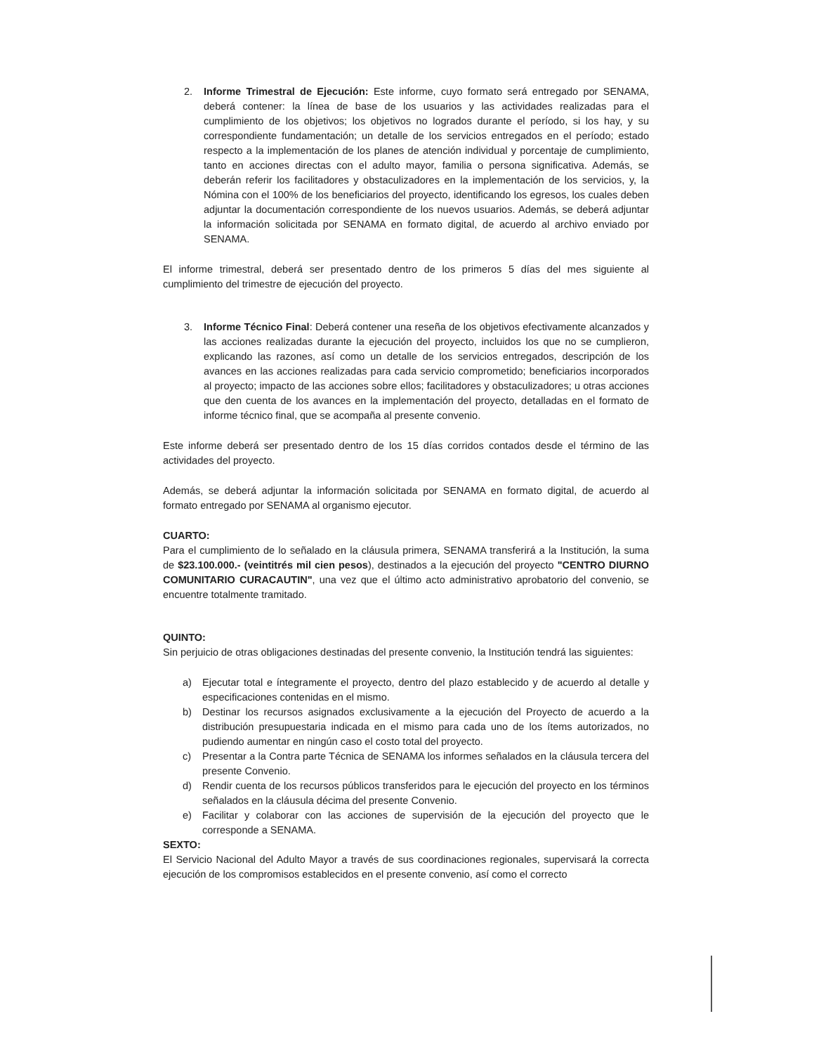2. Informe Trimestral de Ejecución: Este informe, cuyo formato será entregado por SENAMA, deberá contener: la línea de base de los usuarios y las actividades realizadas para el cumplimiento de los objetivos; los objetivos no logrados durante el período, si los hay, y su correspondiente fundamentación; un detalle de los servicios entregados en el período; estado respecto a la implementación de los planes de atención individual y porcentaje de cumplimiento, tanto en acciones directas con el adulto mayor, familia o persona significativa. Además, se deberán referir los facilitadores y obstaculizadores en la implementación de los servicios, y, la Nómina con el 100% de los beneficiarios del proyecto, identificando los egresos, los cuales deben adjuntar la documentación correspondiente de los nuevos usuarios. Además, se deberá adjuntar la información solicitada por SENAMA en formato digital, de acuerdo al archivo enviado por SENAMA.
El informe trimestral, deberá ser presentado dentro de los primeros 5 días del mes siguiente al cumplimiento del trimestre de ejecución del proyecto.
3. Informe Técnico Final: Deberá contener una reseña de los objetivos efectivamente alcanzados y las acciones realizadas durante la ejecución del proyecto, incluidos los que no se cumplieron, explicando las razones, así como un detalle de los servicios entregados, descripción de los avances en las acciones realizadas para cada servicio comprometido; beneficiarios incorporados al proyecto; impacto de las acciones sobre ellos; facilitadores y obstaculizadores; u otras acciones que den cuenta de los avances en la implementación del proyecto, detalladas en el formato de informe técnico final, que se acompaña al presente convenio.
Este informe deberá ser presentado dentro de los 15 días corridos contados desde el término de las actividades del proyecto.
Además, se deberá adjuntar la información solicitada por SENAMA en formato digital, de acuerdo al formato entregado por SENAMA al organismo ejecutor.
CUARTO:
Para el cumplimiento de lo señalado en la cláusula primera, SENAMA transferirá a la Institución, la suma de $23.100.000.- (veintitrés mil cien pesos), destinados a la ejecución del proyecto "CENTRO DIURNO COMUNITARIO CURACAUTIN", una vez que el último acto administrativo aprobatorio del convenio, se encuentre totalmente tramitado.
QUINTO:
Sin perjuicio de otras obligaciones destinadas del presente convenio, la Institución tendrá las siguientes:
a) Ejecutar total e íntegramente el proyecto, dentro del plazo establecido y de acuerdo al detalle y especificaciones contenidas en el mismo.
b) Destinar los recursos asignados exclusivamente a la ejecución del Proyecto de acuerdo a la distribución presupuestaria indicada en el mismo para cada uno de los ítems autorizados, no pudiendo aumentar en ningún caso el costo total del proyecto.
c) Presentar a la Contra parte Técnica de SENAMA los informes señalados en la cláusula tercera del presente Convenio.
d) Rendir cuenta de los recursos públicos transferidos para le ejecución del proyecto en los términos señalados en la cláusula décima del presente Convenio.
e) Facilitar y colaborar con las acciones de supervisión de la ejecución del proyecto que le corresponde a SENAMA.
SEXTO:
El Servicio Nacional del Adulto Mayor a través de sus coordinaciones regionales, supervisará la correcta ejecución de los compromisos establecidos en el presente convenio, así como el correcto